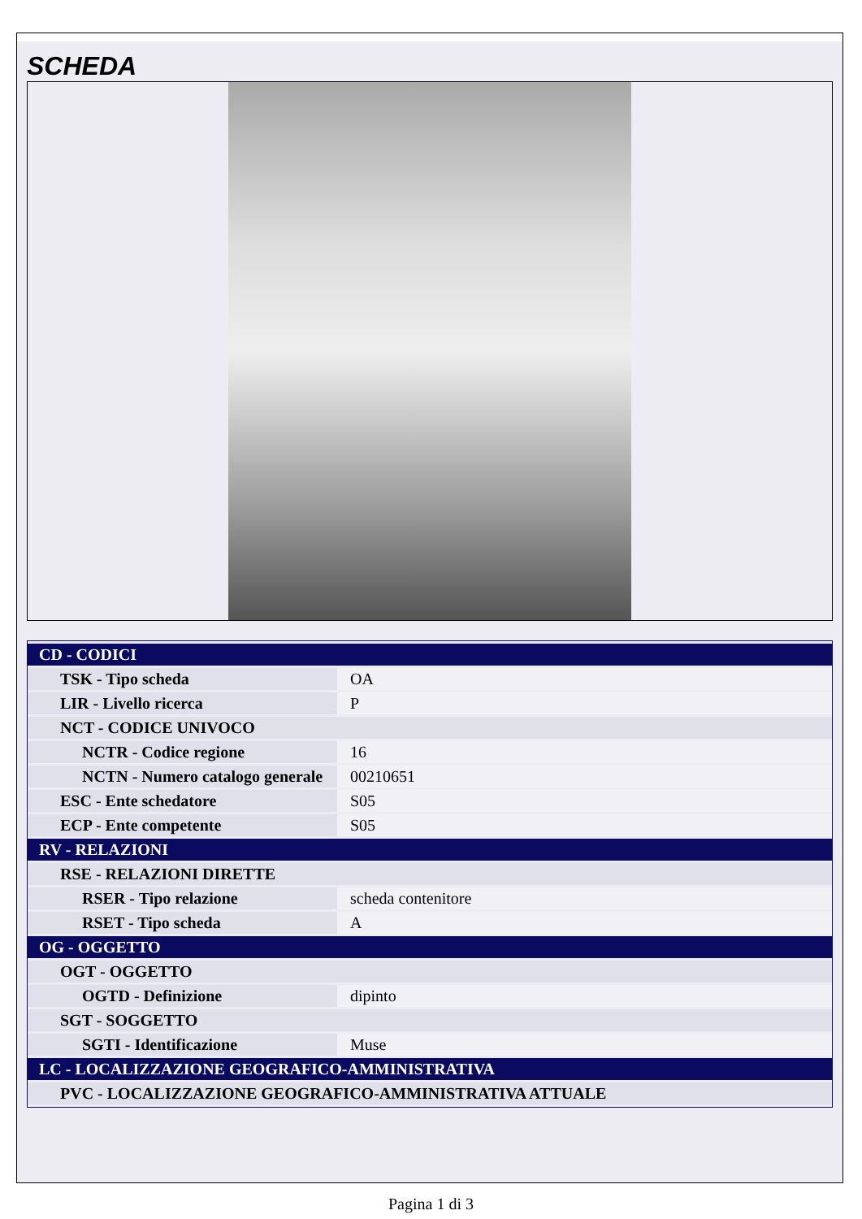SCHEDA
| CD - CODICI | |
| TSK - Tipo scheda | OA |
| LIR - Livello ricerca | P |
| NCT - CODICE UNIVOCO | |
| NCTR - Codice regione | 16 |
| NCTN - Numero catalogo generale | 00210651 |
| ESC - Ente schedatore | S05 |
| ECP - Ente competente | S05 |
| RV - RELAZIONI | |
| RSE - RELAZIONI DIRETTE | |
| RSER - Tipo relazione | scheda contenitore |
| RSET - Tipo scheda | A |
| OG - OGGETTO | |
| OGT - OGGETTO | |
| OGTD - Definizione | dipinto |
| SGT - SOGGETTO | |
| SGTI - Identificazione | Muse |
| LC - LOCALIZZAZIONE GEOGRAFICO-AMMINISTRATIVA | |
| PVC - LOCALIZZAZIONE GEOGRAFICO-AMMINISTRATIVA ATTUALE | |
Pagina 1 di 3